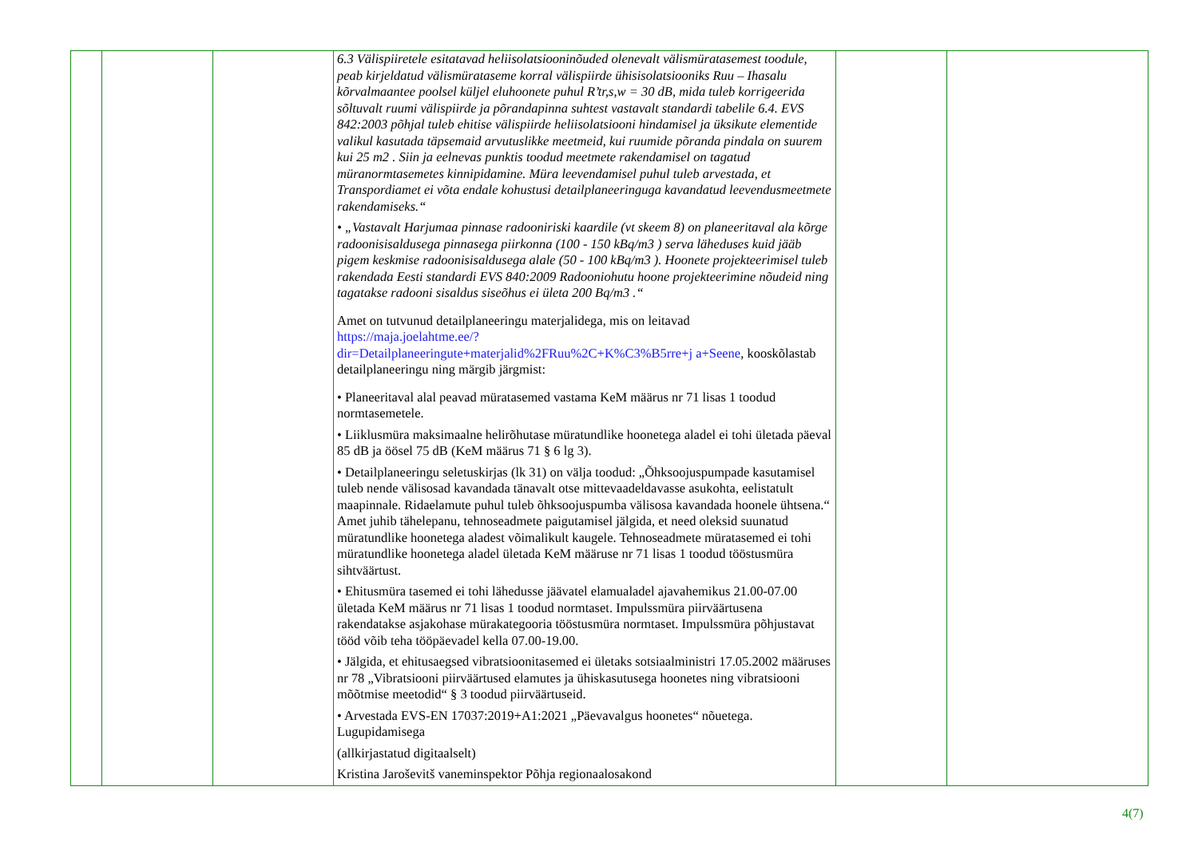| | | | 6.3 Välispiiretele esitatavad heliisolatsiooninõuded olenevalt välismüratasemest toodule, peab kirjeldatud välismürataseme korral välispiirde ühisisolatsiooniks Ruu – Ihasalu kõrvalmaantee poolsel küljel eluhoonete puhul R’tr,s,w = 30 dB, mida tuleb korrigeerida sõltuvalt ruumi välispiirde ja põrandapinna suhtest vastavalt standardi tabelile 6.4. EVS 842:2003 põhjal tuleb ehitise välispiirde heliisolatsiooni hindamisel ja üksikute elementide valikul kasutada täpsemaid arvutuslikke meetmeid, kui ruumide põranda pindala on suurem kui 25 m2 . Siin ja eelnevas punktis toodud meetmete rakendamisel on tagatud müranormtasemetes kinnipidamine. Müra leevendamisel puhul tuleb arvestada, et Transpordiamet ei võta endale kohustusi detailplaneeringuga kavandatud leevendusmeetmete rakendamiseks.“ • „Vastavalt Harjumaa pinnase radooniriski kaardile (vt skeem 8) on planeeritaval ala kõrge radoonisisaldusega pinnasega piirkonna (100 - 150 kBq/m3 ) serva läheduses kuid jääb pigem keskmise radoonisisaldusega alale (50 - 100 kBq/m3 ). Hoonete projekteerimisel tuleb rakendada Eesti standardi EVS 840:2009 Radooniohutu hoone projekteerimine nõudeid ning tagatakse radooni sisaldus siseõhus ei ületa 200 Bq/m3 .“ Amet on tutvunud detailplaneeringu materjalidega, mis on leitavad https://maja.joelahtme.ee/?dir=Detailplaneeringute+materjalid%2FRuu%2C+K%C3%B5rre+j a+Seene , kooskõlastab detailplaneeringu ning märgib järgmist: • Planeeritaval alal peavad müratasemed vastama KeM määrus nr 71 lisas 1 toodud normtasemetele. • Liiklusmüra maksimaalne helirõhutase müratundlike hoonetega aladel ei tohi ületada päeval 85 dB ja öösel 75 dB (KeM määrus 71 § 6 lg 3). • Detailplaneeringu seletuskirjas (lk 31) on välja toodud: „Õhksoojuspumpade kasutamisel tuleb nende välisosad kavandada tänavalt otse mittevaadeldavasse asukohta, eelistatult maapinnale. Ridaelamute puhul tuleb õhksoojuspumba välisosa kavandada hoonele ühtsena.“ Amet juhib tähelepanu, tehnoseadmete paigutamisel jälgida, et need oleksid suunatud müratundlike hoonetega aladest võimalikult kaugele. Tehnoseadmete müratasemed ei tohi müratundlike hoonetega aladel ületada KeM määruse nr 71 lisas 1 toodud tööstusmüra sihtväärtust. • Ehitusmüra tasemed ei tohi lähedusse jäävatel elamualadel ajavahemikus 21.00-07.00 ületada KeM määrus nr 71 lisas 1 toodud normtaset. Impulssmüra piirväärtusena rakendatakse asjakohase mürakategooria tööstusmüra normtaset. Impulssmüra põhjustavat tööd võib teha tööpäevadel kella 07.00-19.00. • Jälgida, et ehitusaegsed vibratsioonitasemed ei ületaks sotsiaalministri 17.05.2002 määruses nr 78 „Vibratsiooni piirväärtused elamutes ja ühiskasutusega hoonetes ning vibratsiooni mõõtmise meetodid“ § 3 toodud piirväärtuseid. • Arvestada EVS-EN 17037:2019+A1:2021 „Päevavalgus hoonetes“ nõuetega. Lugupidamisega (allkirjastatud digitaalselt) Kristina Jaroševitš vaneminspektor Põhja regionaalosakond | | |
4(7)